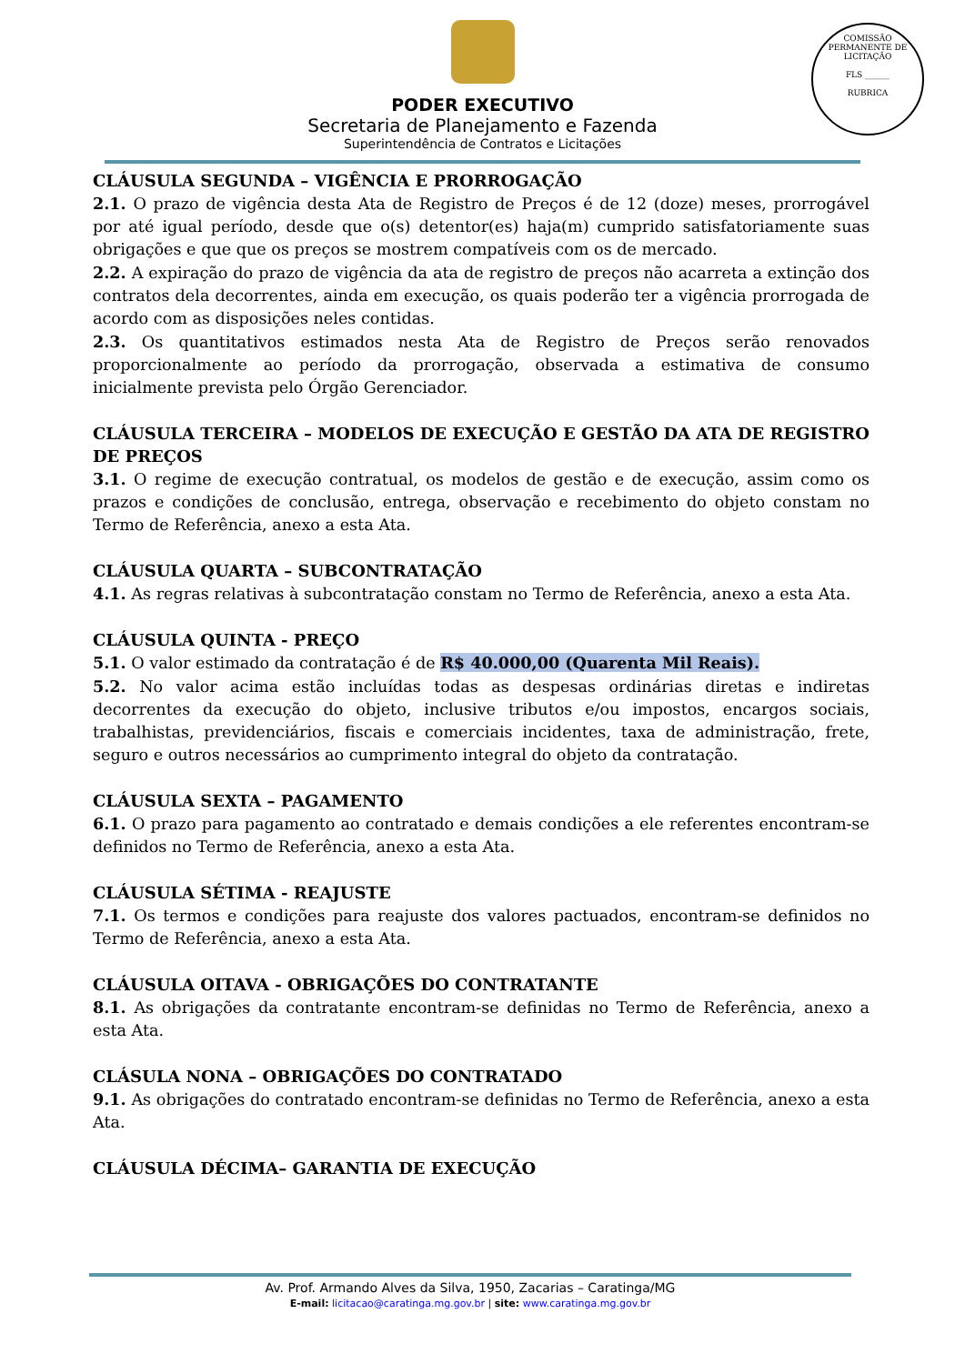PODER EXECUTIVO
Secretaria de Planejamento e Fazenda
Superintendência de Contratos e Licitações
COMISSÃO PERMANENTE DE LICITAÇÃO
FLS ______
RUBRICA
CLÁUSULA SEGUNDA – VIGÊNCIA E PRORROGAÇÃO
2.1. O prazo de vigência desta Ata de Registro de Preços é de 12 (doze) meses, prorrogável por até igual período, desde que o(s) detentor(es) haja(m) cumprido satisfatoriamente suas obrigações e que que os preços se mostrem compatíveis com os de mercado.
2.2. A expiração do prazo de vigência da ata de registro de preços não acarreta a extinção dos contratos dela decorrentes, ainda em execução, os quais poderão ter a vigência prorrogada de acordo com as disposições neles contidas.
2.3. Os quantitativos estimados nesta Ata de Registro de Preços serão renovados proporcionalmente ao período da prorrogação, observada a estimativa de consumo inicialmente prevista pelo Órgão Gerenciador.
CLÁUSULA TERCEIRA – MODELOS DE EXECUÇÃO E GESTÃO DA ATA DE REGISTRO DE PREÇOS
3.1. O regime de execução contratual, os modelos de gestão e de execução, assim como os prazos e condições de conclusão, entrega, observação e recebimento do objeto constam no Termo de Referência, anexo a esta Ata.
CLÁUSULA QUARTA – SUBCONTRATAÇÃO
4.1. As regras relativas à subcontratação constam no Termo de Referência, anexo a esta Ata.
CLÁUSULA QUINTA - PREÇO
5.1. O valor estimado da contratação é de R$ 40.000,00 (Quarenta Mil Reais).
5.2. No valor acima estão incluídas todas as despesas ordinárias diretas e indiretas decorrentes da execução do objeto, inclusive tributos e/ou impostos, encargos sociais, trabalhistas, previdenciários, fiscais e comerciais incidentes, taxa de administração, frete, seguro e outros necessários ao cumprimento integral do objeto da contratação.
CLÁUSULA SEXTA – PAGAMENTO
6.1. O prazo para pagamento ao contratado e demais condições a ele referentes encontram-se definidos no Termo de Referência, anexo a esta Ata.
CLÁUSULA SÉTIMA - REAJUSTE
7.1. Os termos e condições para reajuste dos valores pactuados, encontram-se definidos no Termo de Referência, anexo a esta Ata.
CLÁUSULA OITAVA - OBRIGAÇÕES DO CONTRATANTE
8.1. As obrigações da contratante encontram-se definidas no Termo de Referência, anexo a esta Ata.
CLÁSULA NONA – OBRIGAÇÕES DO CONTRATADO
9.1. As obrigações do contratado encontram-se definidas no Termo de Referência, anexo a esta Ata.
CLÁUSULA DÉCIMA– GARANTIA DE EXECUÇÃO
Av. Prof. Armando Alves da Silva, 1950, Zacarias – Caratinga/MG
E-mail: licitacao@caratinga.mg.gov.br | site: www.caratinga.mg.gov.br